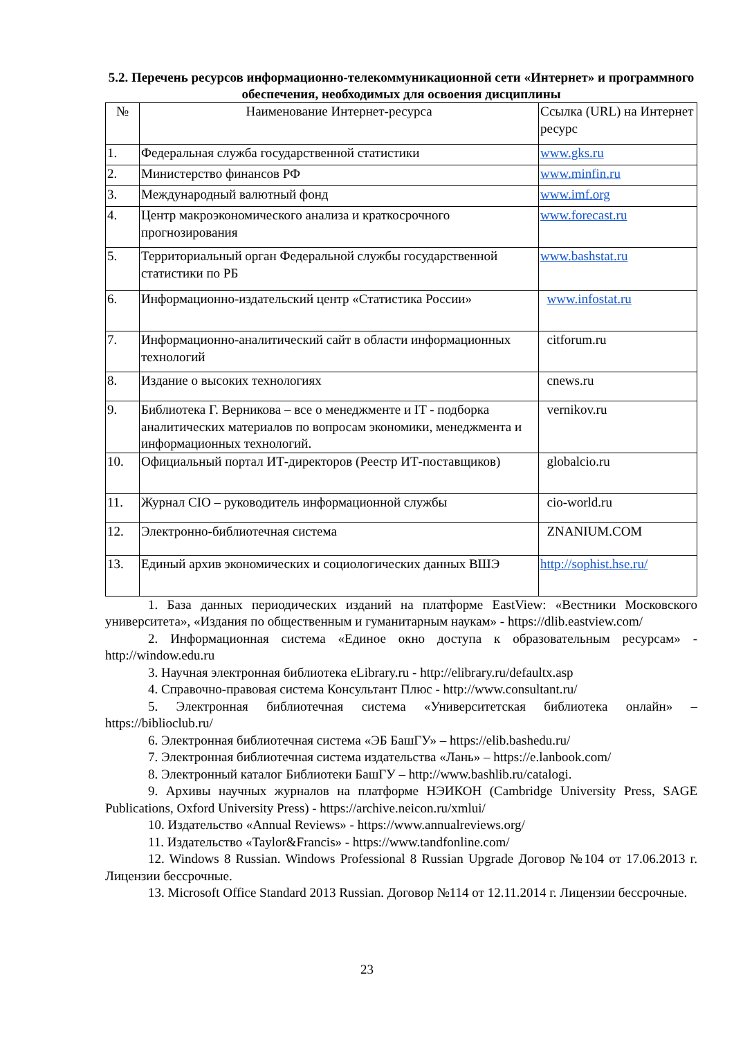5.2. Перечень ресурсов информационно-телекоммуникационной сети «Интернет» и программного обеспечения, необходимых для освоения дисциплины
| № | Наименование Интернет-ресурса | Ссылка (URL) на Интернет ресурс |
| 1. | Федеральная служба государственной статистики | www.gks.ru |
| 2. | Министерство финансов РФ | www.minfin.ru |
| 3. | Международный валютный фонд | www.imf.org |
| 4. | Центр макроэкономического анализа и краткосрочного прогнозирования | www.forecast.ru |
| 5. | Территориальный орган Федеральной службы государственной статистики по РБ | www.bashstat.ru |
| 6. | Информационно-издательский центр «Статистика России» | www.infostat.ru |
| 7. | Информационно-аналитический сайт в области информационных технологий | citforum.ru |
| 8. | Издание о высоких технологиях | cnews.ru |
| 9. | Библиотека Г. Верникова – все о менеджменте и IT - подборка аналитических материалов по вопросам экономики, менеджмента и информационных технологий. | vernikov.ru |
| 10. | Официальный портал ИТ-директоров (Реестр ИТ-поставщиков) | globalcio.ru |
| 11. | Журнал CIO – руководитель информационной службы | cio-world.ru |
| 12. | Электронно-библиотечная система | ZNANIUM.COM |
| 13. | Единый архив экономических и социологических данных ВШЭ | http://sophist.hse.ru/ |
1. База данных периодических изданий на платформе EastView: «Вестники Московского университета», «Издания по общественным и гуманитарным наукам» - https://dlib.eastview.com/
2. Информационная система «Единое окно доступа к образовательным ресурсам» - http://window.edu.ru
3. Научная электронная библиотека eLibrary.ru - http://elibrary.ru/defaultx.asp
4. Справочно-правовая система Консультант Плюс - http://www.consultant.ru/
5. Электронная библиотечная система «Университетская библиотека онлайн» – https://biblioclub.ru/
6. Электронная библиотечная система «ЭБ БашГУ» – https://elib.bashedu.ru/
7. Электронная библиотечная система издательства «Лань» – https://e.lanbook.com/
8. Электронный каталог Библиотеки БашГУ – http://www.bashlib.ru/catalogi.
9. Архивы научных журналов на платформе НЭИКОН (Cambridge University Press, SAGE Publications, Oxford University Press) - https://archive.neicon.ru/xmlui/
10. Издательство «Annual Reviews» - https://www.annualreviews.org/
11. Издательство «Taylor&Francis» - https://www.tandfonline.com/
12. Windows 8 Russian. Windows Professional 8 Russian Upgrade Договор №104 от 17.06.2013 г. Лицензии бессрочные.
13. Microsoft Office Standard 2013 Russian. Договор №114 от 12.11.2014 г. Лицензии бессрочные.
23